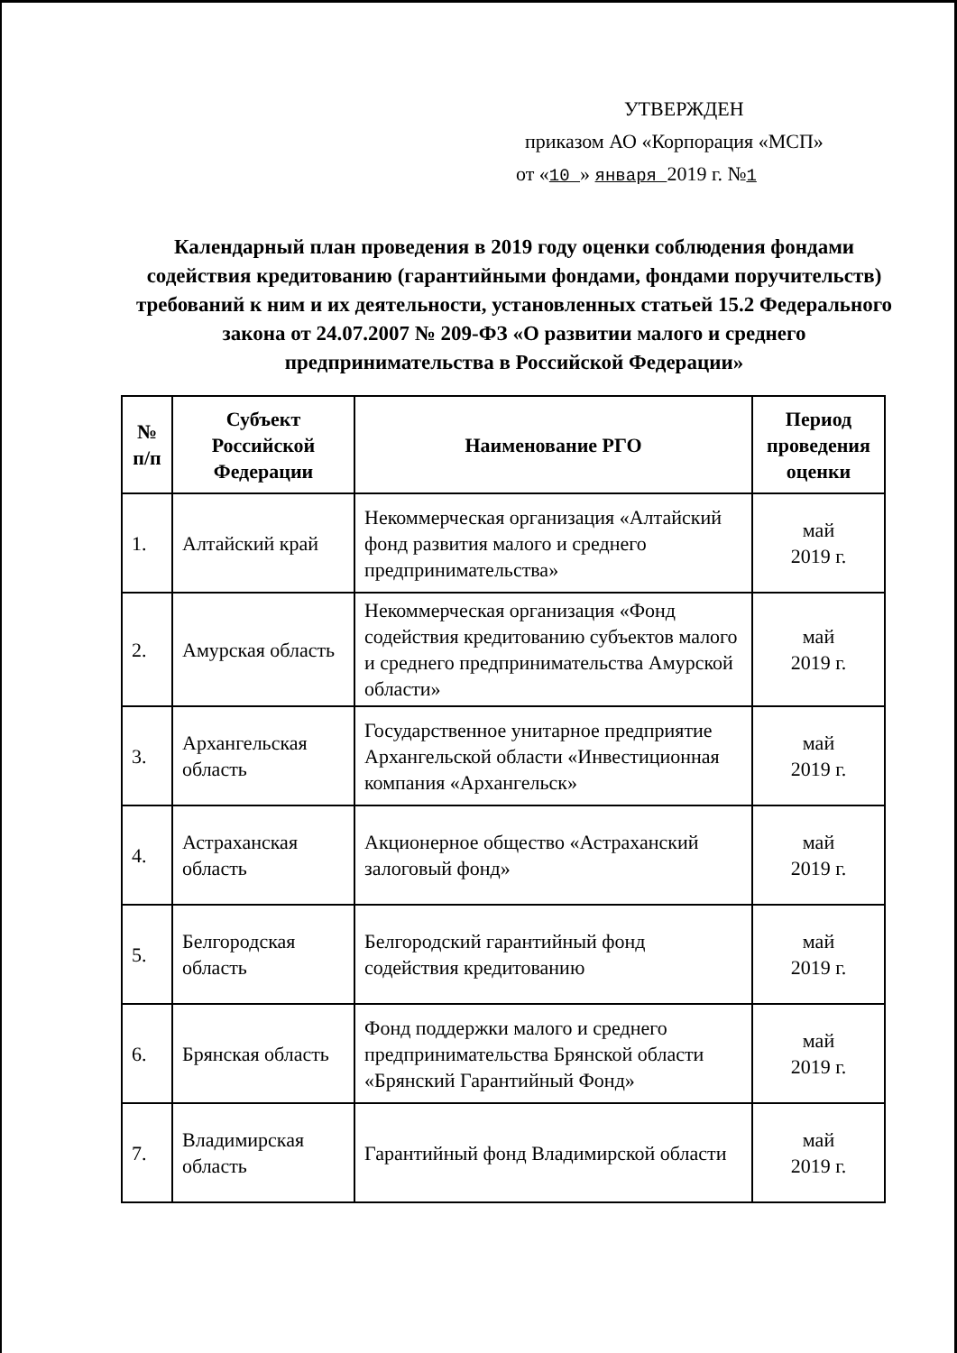УТВЕРЖДЕН
приказом АО «Корпорация «МСП»
от «10 » января 2019 г. №1
Календарный план проведения в 2019 году оценки соблюдения фондами содействия кредитованию (гарантийными фондами, фондами поручительств) требований к ним и их деятельности, установленных статьей 15.2 Федерального закона от 24.07.2007 № 209-ФЗ «О развитии малого и среднего предпринимательства в Российской Федерации»
| № п/п | Субъект Российской Федерации | Наименование РГО | Период проведения оценки |
| --- | --- | --- | --- |
| 1. | Алтайский край | Некоммерческая организация «Алтайский фонд развития малого и среднего предпринимательства» | май 2019 г. |
| 2. | Амурская область | Некоммерческая организация «Фонд содействия кредитованию субъектов малого и среднего предпринимательства Амурской области» | май 2019 г. |
| 3. | Архангельская область | Государственное унитарное предприятие Архангельской области «Инвестиционная компания «Архангельск» | май 2019 г. |
| 4. | Астраханская область | Акционерное общество «Астраханский залоговый фонд» | май 2019 г. |
| 5. | Белгородская область | Белгородский гарантийный фонд содействия кредитованию | май 2019 г. |
| 6. | Брянская область | Фонд поддержки малого и среднего предпринимательства Брянской области «Брянский Гарантийный Фонд» | май 2019 г. |
| 7. | Владимирская область | Гарантийный фонд Владимирской области | май 2019 г. |